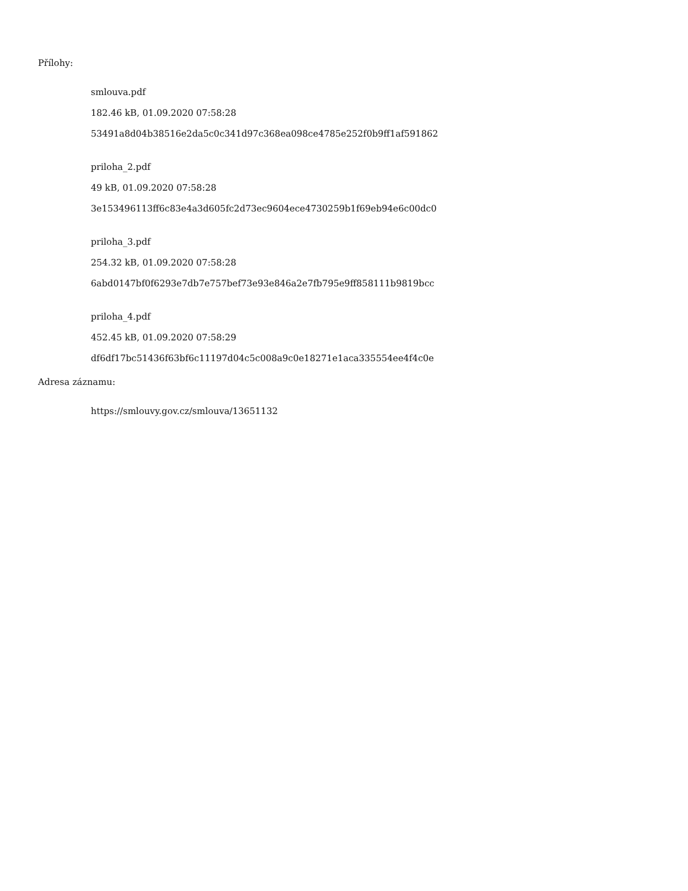Přílohy:
smlouva.pdf
182.46 kB, 01.09.2020 07:58:28
53491a8d04b38516e2da5c0c341d97c368ea098ce4785e252f0b9ff1af591862
priloha_2.pdf
49 kB, 01.09.2020 07:58:28
3e153496113ff6c83e4a3d605fc2d73ec9604ece4730259b1f69eb94e6c00dc0
priloha_3.pdf
254.32 kB, 01.09.2020 07:58:28
6abd0147bf0f6293e7db7e757bef73e93e846a2e7fb795e9ff858111b9819bcc
priloha_4.pdf
452.45 kB, 01.09.2020 07:58:29
df6df17bc51436f63bf6c11197d04c5c008a9c0e18271e1aca335554ee4f4c0e
Adresa záznamu:
https://smlouvy.gov.cz/smlouva/13651132